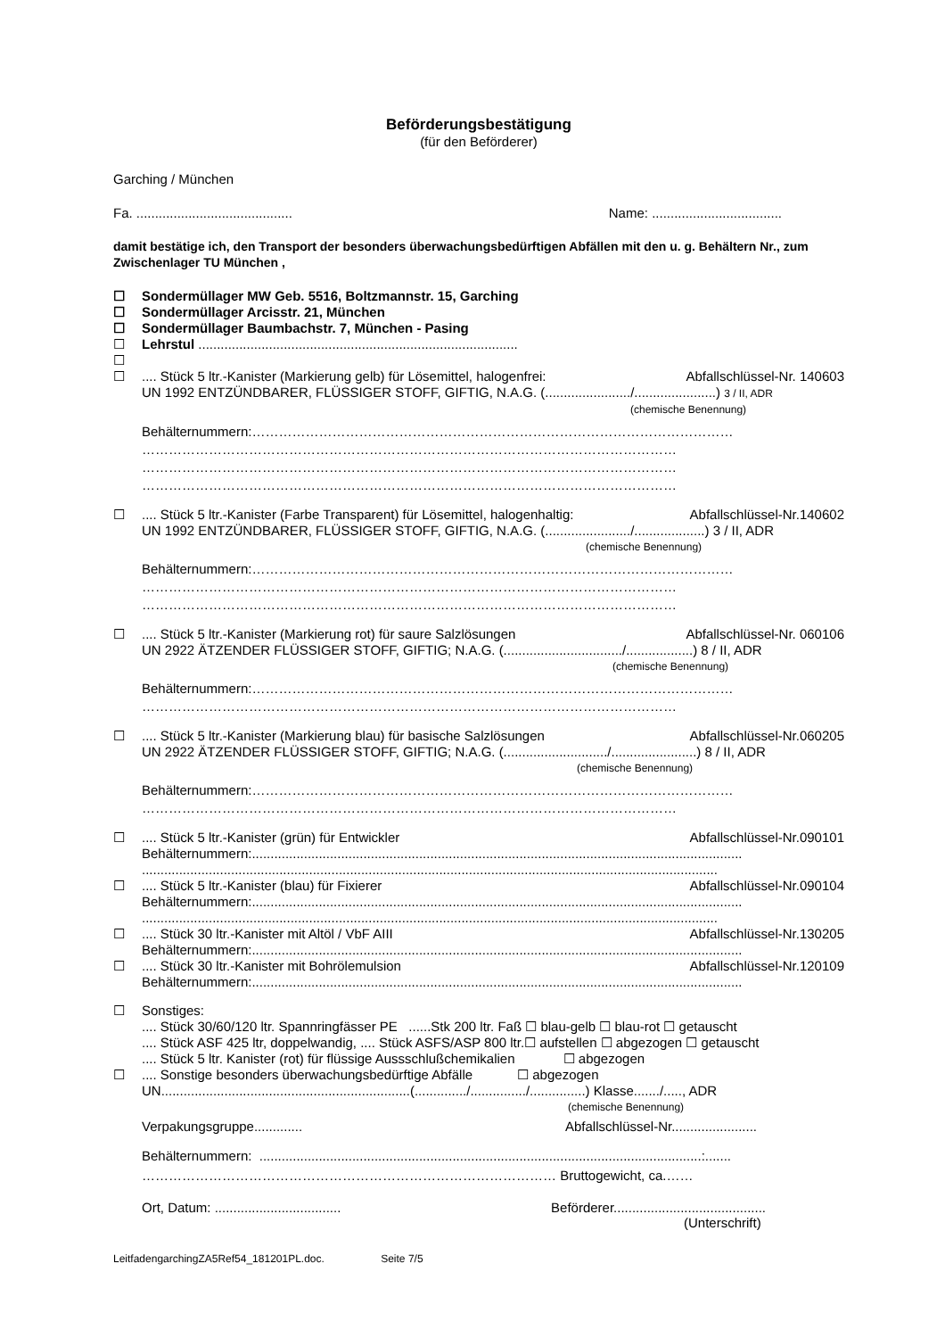Beförderungsbestätigung
(für den Beförderer)
Garching / München
Fa. .......................................... Name: ...................................
damit bestätige ich, den Transport der besonders überwachungsbedürftigen Abfällen mit den u. g. Behältern Nr., zum Zwischenlager TU München ,
☐ Sondermüllager MW Geb. 5516, Boltzmannstr. 15, Garching
☐ Sondermüllager Arcisstr. 21, München
☐ Sondermüllager Baumbachstr. 7, München - Pasing
☐ Lehrstul ......................................................................................
☐
☐.... Stück 5 ltr.-Kanister (Markierung gelb) für Lösemittel, halogenfrei: Abfallschlüssel-Nr. 140603
UN 1992 ENTZÜNDBARER, FLÜSSIGER STOFF, GIFTIG, N.A.G. (......................./......................) 3 / II, ADR
(chemische Benennung)
Behälternummern:………………………………………………………………………………………………
…………………………………………………………………………………………………………
…………………………………………………………………………………………………………
…………………………………………………………………………………………………………
☐.... Stück 5 ltr.-Kanister (Farbe Transparent) für Lösemittel, halogenhaltig: Abfallschlüssel-Nr.140602
UN 1992 ENTZÜNDBARER, FLÜSSIGER STOFF, GIFTIG, N.A.G. (......................./...................) 3 / II, ADR
(chemische Benennung)
Behälternummern:………………………………………………………………………………………………
…………………………………………………………………………………………………………
…………………………………………………………………………………………………………
☐.... Stück 5 ltr.-Kanister (Markierung rot) für saure Salzlösungen Abfallschlüssel-Nr. 060106
UN 2922 ÄTZENDER FLÜSSIGER STOFF, GIFTIG; N.A.G. (................................/..................) 8 / II, ADR
(chemische Benennung)
Behälternummern:………………………………………………………………………………………………
…………………………………………………………………………………………………………
☐.... Stück 5 ltr.-Kanister (Markierung blau) für basische Salzlösungen Abfallschlüssel-Nr.060205
UN 2922 ÄTZENDER FLÜSSIGER STOFF, GIFTIG; N.A.G. (............................/.......................) 8 / II, ADR
(chemische Benennung)
Behälternummern:………………………………………………………………………………………………
…………………………………………………………………………………………………………
☐.... Stück 5 ltr.-Kanister (grün) für Entwickler Abfallschlüssel-Nr.090101
Behälternummern:....................................................................................................................................
...........................................................................................................................................................
☐.... Stück 5 ltr.-Kanister (blau) für Fixierer Abfallschlüssel-Nr.090104
Behälternummern:....................................................................................................................................
...........................................................................................................................................................
☐.... Stück 30 ltr.-Kanister mit Altöl / VbF AIII Abfallschlüssel-Nr.130205
Behälternummern:....................................................................................................................................
☐.... Stück 30 ltr.-Kanister mit Bohrölemulsion Abfallschlüssel-Nr.120109
Behälternummern:....................................................................................................................................
☐ Sonstiges:
.... Stück 30/60/120 ltr. Spannringfässer PE ......Stk 200 ltr. Faß ☐ blau-gelb ☐ blau-rot ☐ getauscht
.... Stück ASF 425 ltr, doppelwandig, .... Stück ASFS/ASP 800 ltr.☐ aufstellen ☐ abgezogen ☐ getauscht
.... Stück 5 ltr. Kanister (rot) für flüssige Aussschlußchemikalien ☐ abgezogen
☐.... Sonstige besonders überwachungsbedürftige Abfälle ☐ abgezogen
UN...................................................................(............../.............../...............) Klasse......./....., ADR
(chemische Benennung)
Verpakungsgruppe............. Abfallschlüssel-Nr.......................
Behälternummern: .......................................................................................................................:.......
………………………………………………………………………………… Bruttogewicht, ca.……
Ort, Datum: .................................. Beförderer.........................................
(Unterschrift)
LeitfadengarchingZA5Ref54_181201PL.doc. Seite 7/5